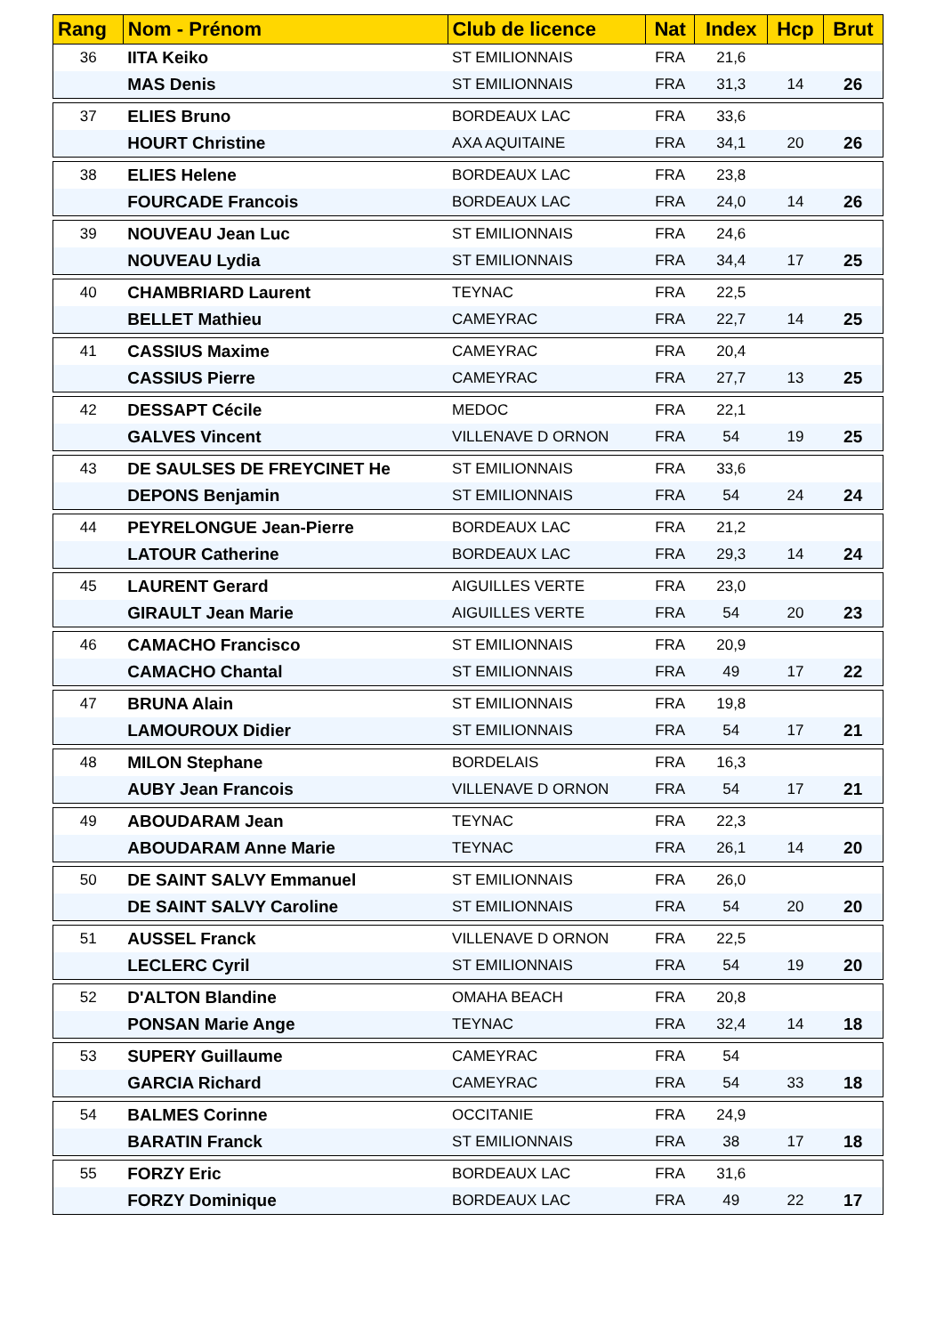| Rang | Nom - Prénom | Club de licence | Nat | Index | Hcp | Brut |
| --- | --- | --- | --- | --- | --- | --- |
| 36 | IITA Keiko | ST EMILIONNAIS | FRA | 21,6 | | |
| | MAS Denis | ST EMILIONNAIS | FRA | 31,3 | 14 | 26 |
| 37 | ELIES Bruno | BORDEAUX LAC | FRA | 33,6 | | |
| | HOURT Christine | AXA AQUITAINE | FRA | 34,1 | 20 | 26 |
| 38 | ELIES Helene | BORDEAUX LAC | FRA | 23,8 | | |
| | FOURCADE Francois | BORDEAUX LAC | FRA | 24,0 | 14 | 26 |
| 39 | NOUVEAU Jean Luc | ST EMILIONNAIS | FRA | 24,6 | | |
| | NOUVEAU Lydia | ST EMILIONNAIS | FRA | 34,4 | 17 | 25 |
| 40 | CHAMBRIARD Laurent | TEYNAC | FRA | 22,5 | | |
| | BELLET Mathieu | CAMEYRAC | FRA | 22,7 | 14 | 25 |
| 41 | CASSIUS Maxime | CAMEYRAC | FRA | 20,4 | | |
| | CASSIUS Pierre | CAMEYRAC | FRA | 27,7 | 13 | 25 |
| 42 | DESSAPT Cécile | MEDOC | FRA | 22,1 | | |
| | GALVES Vincent | VILLENAVE D ORNON | FRA | 54 | 19 | 25 |
| 43 | DE SAULSES DE FREYCINET He | ST EMILIONNAIS | FRA | 33,6 | | |
| | DEPONS Benjamin | ST EMILIONNAIS | FRA | 54 | 24 | 24 |
| 44 | PEYRELONGUE Jean-Pierre | BORDEAUX LAC | FRA | 21,2 | | |
| | LATOUR Catherine | BORDEAUX LAC | FRA | 29,3 | 14 | 24 |
| 45 | LAURENT Gerard | AIGUILLES VERTE | FRA | 23,0 | | |
| | GIRAULT Jean Marie | AIGUILLES VERTE | FRA | 54 | 20 | 23 |
| 46 | CAMACHO Francisco | ST EMILIONNAIS | FRA | 20,9 | | |
| | CAMACHO Chantal | ST EMILIONNAIS | FRA | 49 | 17 | 22 |
| 47 | BRUNA Alain | ST EMILIONNAIS | FRA | 19,8 | | |
| | LAMOUROUX Didier | ST EMILIONNAIS | FRA | 54 | 17 | 21 |
| 48 | MILON Stephane | BORDELAIS | FRA | 16,3 | | |
| | AUBY Jean Francois | VILLENAVE D ORNON | FRA | 54 | 17 | 21 |
| 49 | ABOUDARAM Jean | TEYNAC | FRA | 22,3 | | |
| | ABOUDARAM Anne Marie | TEYNAC | FRA | 26,1 | 14 | 20 |
| 50 | DE SAINT SALVY Emmanuel | ST EMILIONNAIS | FRA | 26,0 | | |
| | DE SAINT SALVY Caroline | ST EMILIONNAIS | FRA | 54 | 20 | 20 |
| 51 | AUSSEL Franck | VILLENAVE D ORNON | FRA | 22,5 | | |
| | LECLERC Cyril | ST EMILIONNAIS | FRA | 54 | 19 | 20 |
| 52 | D'ALTON Blandine | OMAHA BEACH | FRA | 20,8 | | |
| | PONSAN Marie Ange | TEYNAC | FRA | 32,4 | 14 | 18 |
| 53 | SUPERY Guillaume | CAMEYRAC | FRA | 54 | | |
| | GARCIA Richard | CAMEYRAC | FRA | 54 | 33 | 18 |
| 54 | BALMES Corinne | OCCITANIE | FRA | 24,9 | | |
| | BARATIN Franck | ST EMILIONNAIS | FRA | 38 | 17 | 18 |
| 55 | FORZY Eric | BORDEAUX LAC | FRA | 31,6 | | |
| | FORZY Dominique | BORDEAUX LAC | FRA | 49 | 22 | 17 |